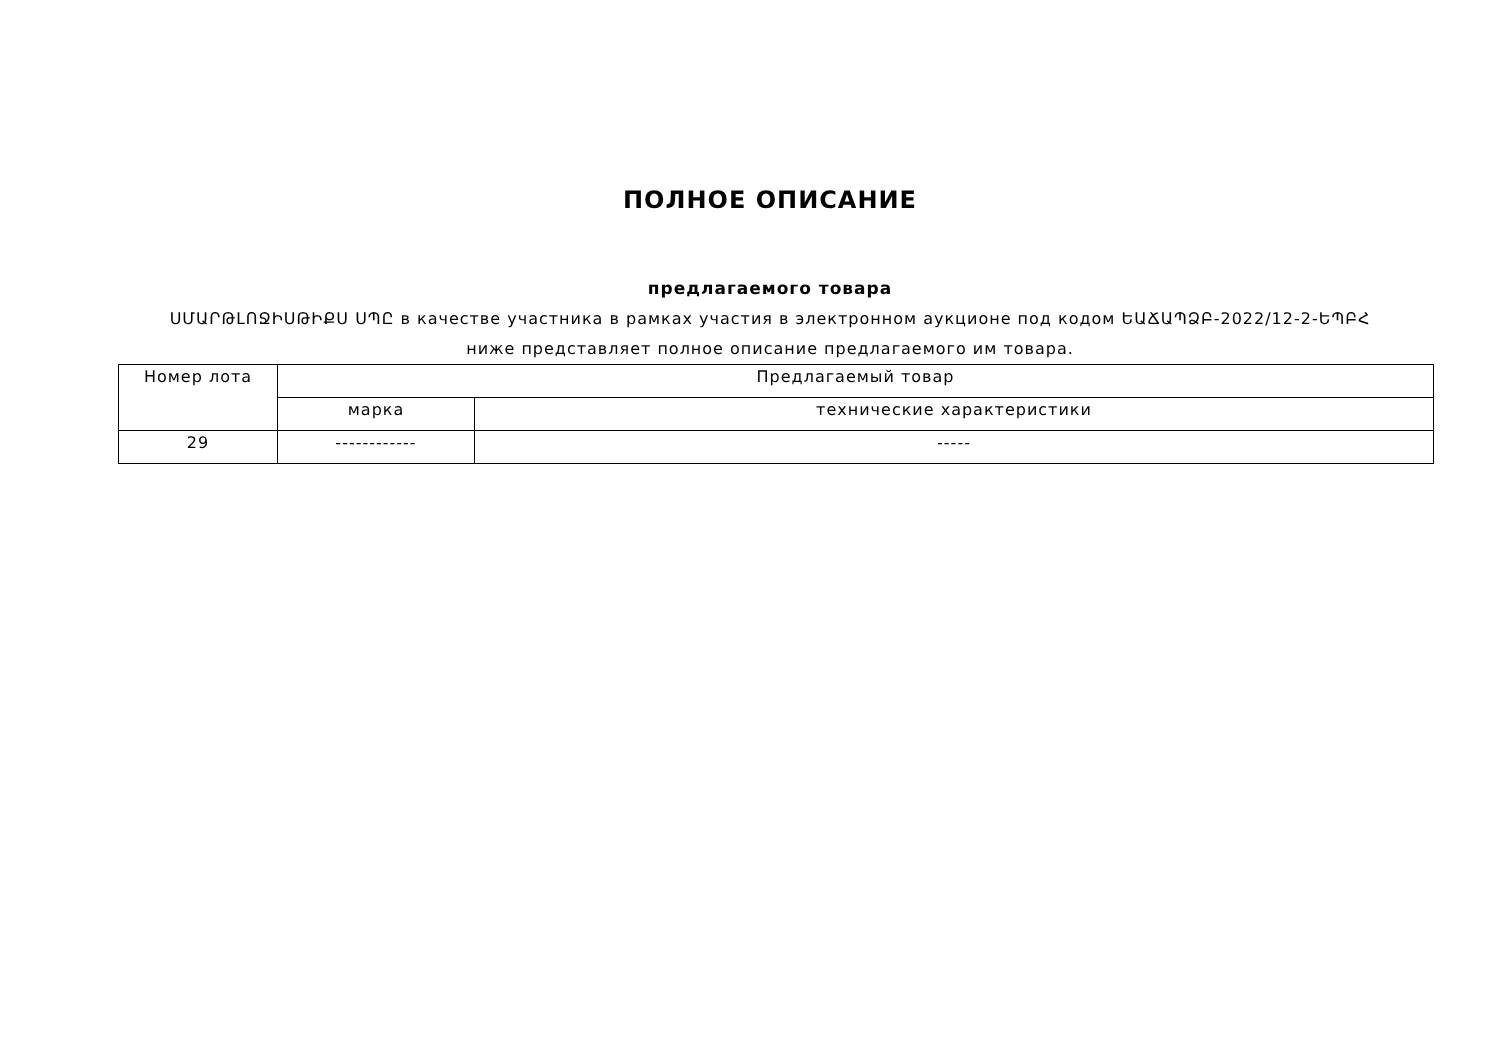ПОЛНОЕ ОПИСАНИЕ
предлагаемого товара
ՍՄԱՐԹԼՈՋԻՍԹԻՔՍ ՍՊԸ в качестве участника в рамках участия в электронном аукционе под кодом ԵԱՃԱՊՁԲ-2022/12-2-ԵՊԲՀ
ниже представляет полное описание предлагаемого им товара.
| Номер лота | Предлагаемый товар | |
| --- | --- | --- |
| | марка | технические характеристики |
| 29 | ------------ | ----- |